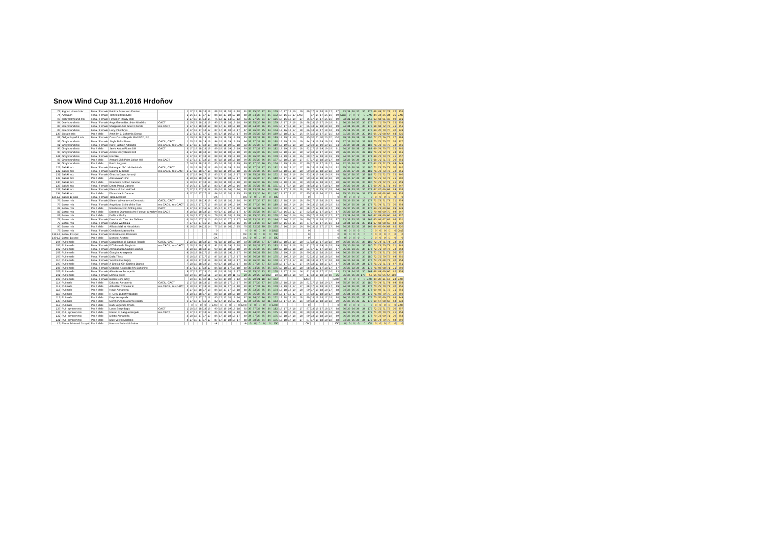Snow Wind Cup 31.1.2016 Hrdoňov
| 72 | Afghan Hound mix | Fena / Female | Bahirra Juwel von Persien | | 1 | 17 | 17 | 18 | 18 | 18 | 88 | 18 | 18 | 18 | 19 | 18 | 91 | 35 | 35 | 36 | 37 | 36 | 179 | 16 | 17 | 18 | 19 | 19 | 89 | 17 | 17 | 18 | 18 | 17 | 87 | 33 | 34 | 36 | 37 | 36 | 176 | 68 | 69 | 72 | 74 | 72 | 355 |
| 74 | Azawakh | Fena / Female | Tombouktou's Etiki | | 1 | 16 | 17 | 17 | 17 | 17 | 84 | 18 | 17 | 18 | 17 | 18 | 88 | 34 | 34 | 35 | 34 | 35 | 172 | 16 | 16 | 10 | 17 | EXC | | 17 | 15 | 17 | 15 | 16 | 80 | EXC | 0 | 0 | 0 | 0 | EXC | 34 | 34 | 35 | 34 | 35 | EXC |
| 97 | Irish Wolfhound mix | Fena / Female | Finnsech Really Irish | | 1 | 17 | 15 | 14 | 14 | 15 | 75 | 13 | 12 | 14 | 10 | 12 | 61 | 30 | 27 | 28 | 24 | 27 | 136 | 16 | 16 | 16 | 10 | 17 | 75 | 17 | 15 | 17 | 15 | 16 | 80 | 33 | 31 | 33 | 25 | 33 | 155 | 63 | 58 | 61 | 49 | 60 | 291 |
| 84 | Deerhound mix | Fena / Female | Anya Green Bacobian Mirabilis | CACT | 1 | 19 | 17 | 18 | 18 | 18 | 90 | 17 | 18 | 18 | 18 | 18 | 89 | 36 | 35 | 36 | 36 | 36 | 179 | 18 | 17 | 17 | 18 | 18 | 88 | 18 | 19 | 17 | 19 | 18 | 91 | 36 | 36 | 34 | 37 | 36 | 179 | 72 | 71 | 70 | 73 | 72 | 358 |
| 86 | Deerhound mix | Fena / Female | Shagjead Just Good Friends | res.CACT | 2 | 17 | 17 | 18 | 18 | 18 | 88 | 17 | 17 | 18 | 18 | 18 | 88 | 34 | 34 | 36 | 36 | 36 | 176 | 16 | 17 | 18 | 18 | 17 | 86 | 18 | 17 | 18 | 18 | 18 | 89 | 34 | 34 | 36 | 36 | 35 | 175 | 68 | 68 | 72 | 72 | 71 | 351 |
| 85 | Deerhound mix | Fena / Female | Lucy Pitlochry's | | 3 | 17 | 18 | 17 | 18 | 17 | 87 | 17 | 18 | 18 | 18 | 17 | 87 | 34 | 36 | 35 | 35 | 34 | 174 | 17 | 16 | 18 | 17 | 18 | 86 | 18 | 18 | 17 | 18 | 18 | 89 | 35 | 34 | 35 | 35 | 36 | 175 | 69 | 70 | 70 | 70 | 70 | 349 |
| 135 | Sloughi mix | Pes / Male | Amir ibn El Bohemia Genao | | 1 | 17 | 17 | 17 | 17 | 17 | 85 | 17 | 18 | 16 | 16 | 17 | 84 | 34 | 35 | 33 | 33 | 34 | 169 | 16 | 18 | 18 | 17 | 15 | 84 | 15 | 18 | 17 | 17 | 15 | 82 | 31 | 36 | 35 | 34 | 30 | 166 | 65 | 71 | 68 | 67 | 64 | 335 |
| 88 | Galgo Español mix | Fena / Female | Cous-Cous Regaliz Miel BOD, BF | | 1 | 19 | 19 | 18 | 19 | 19 | 94 | 19 | 19 | 19 | 19 | 19 | 95 | 38 | 38 | 37 | 38 | 38 | 189 | 19 | 19 | 19 | 19 | 19 | 95 | 20 | 20 | 20 | 20 | 20 | 100 | 39 | 39 | 39 | 39 | 39 | 195 | 77 | 77 | 76 | 77 | 77 | 384 |
| 92 | Greyhound mix | Fena / Female | Jingle Bells Riuna | CACIL, CACT | 1 | 20 | 18 | 18 | 19 | 19 | 94 | 18 | 19 | 19 | 19 | 19 | 94 | 38 | 37 | 37 | 38 | 38 | 188 | 18 | 19 | 19 | 19 | 19 | 94 | 19 | 19 | 19 | 19 | 19 | 95 | 37 | 38 | 38 | 38 | 38 | 189 | 75 | 75 | 75 | 76 | 76 | 377 |
| 91 | Greyhound mix | Fena / Female | Ina's Fashion Adorable | res.CACIL, res.CACT | 2 | 17 | 18 | 17 | 18 | 18 | 88 | 18 | 18 | 19 | 19 | 18 | 92 | 35 | 36 | 36 | 37 | 36 | 180 | 17 | 19 | 19 | 19 | 18 | 92 | 19 | 18 | 19 | 19 | 19 | 94 | 36 | 37 | 38 | 38 | 37 | 186 | 71 | 73 | 74 | 75 | 73 | 366 |
| 95 | Greyhound mix | Pes / Male | Jarvis Aston Riuna BM | CACT | 3 | 17 | 18 | 18 | 18 | 18 | 89 | 18 | 18 | 19 | 19 | 19 | 93 | 35 | 37 | 37 | 37 | 36 | 182 | 17 | 19 | 19 | 19 | 18 | 92 | 17 | 18 | 19 | 19 | 18 | 91 | 34 | 37 | 38 | 38 | 36 | 183 | 69 | 74 | 75 | 75 | 72 | 365 |
| 90 | Greyhound mix | Fena / Female | Action Story Below Hill | | 4 | 17 | 18 | 18 | 18 | 18 | 89 | 18 | 18 | 18 | 18 | 18 | 90 | 35 | 36 | 36 | 36 | 36 | 179 | 18 | 18 | 19 | 19 | 18 | 92 | 18 | 18 | 17 | 18 | 19 | 90 | 36 | 36 | 36 | 37 | 37 | 182 | 71 | 72 | 72 | 73 | 73 | 361 |
| 141 | Greyhound mix | Fena / Female | Hisztike | | 5 | 17 | 18 | 17 | 18 | 18 | 88 | 18 | 18 | 19 | 18 | 18 | 91 | 35 | 36 | 36 | 36 | 36 | 179 | 17 | 19 | 19 | 18 | 16 | 89 | 17 | 17 | 18 | 18 | 19 | 89 | 34 | 36 | 37 | 36 | 35 | 178 | 69 | 72 | 73 | 72 | 71 | 357 |
| 93 | Greyhound mix | Pes / Male | Armani Blck Point Below Hill | res.CACT | 6 | 17 | 17 | 17 | 18 | 18 | 87 | 18 | 18 | 18 | 18 | 18 | 90 | 35 | 35 | 35 | 36 | 36 | 177 | 16 | 18 | 18 | 18 | 17 | 87 | 17 | 18 | 18 | 18 | 17 | 88 | 33 | 36 | 36 | 36 | 34 | 175 | 68 | 71 | 71 | 72 | 70 | 352 |
| 94 | Greyhound mix | Pes / Male | Butch Legyeni | | 7 | 14 | 19 | 18 | 18 | 16 | 85 | 16 | 18 | 18 | 18 | 19 | 89 | 30 | 37 | 36 | 36 | 35 | 174 | 15 | 19 | 19 | 19 | 17 | 89 | 17 | 17 | 17 | 18 | 17 | 86 | 32 | 36 | 36 | 37 | 34 | 175 | 62 | 73 | 72 | 73 | 69 | 349 |
| 127 | Saluki mix | Fena / Female | Baheeyah Sa'd al-Nashirah | CACIL, CACT | 1 | 18 | 18 | 18 | 18 | 17 | 89 | 18 | 19 | 19 | 19 | 18 | 93 | 36 | 37 | 37 | 37 | 35 | 182 | 17 | 18 | 19 | 17 | 17 | 88 | 18 | 18 | 19 | 19 | 18 | 92 | 35 | 36 | 38 | 36 | 35 | 180 | 71 | 73 | 75 | 73 | 70 | 362 |
| 132 | Saluki mix | Fena / Female | Salome El Kolub | res.CACIL, res.CACT | 2 | 17 | 18 | 18 | 17 | 18 | 88 | 18 | 18 | 19 | 18 | 18 | 91 | 35 | 36 | 36 | 35 | 36 | 179 | 17 | 18 | 19 | 18 | 18 | 90 | 19 | 18 | 18 | 19 | 18 | 92 | 36 | 36 | 37 | 36 | 37 | 182 | 71 | 73 | 73 | 72 | 72 | 361 |
| 131 | Saluki mix | Fena / Female | Gharzia Davu Jumanji | | 3 | 17 | 18 | 16 | 17 | 17 | 85 | 17 | 17 | 18 | 18 | 17 | 87 | 34 | 35 | 34 | 35 | 34 | 172 | 19 | 18 | 19 | 18 | 19 | 93 | 19 | 19 | 19 | 19 | 19 | 95 | 38 | 37 | 38 | 37 | 38 | 188 | 72 | 72 | 72 | 72 | 72 | 360 |
| 133 | Saluki mix | Pes / Male | Anis Avatar Pinc | | 4 | 18 | 18 | 18 | 18 | 18 | 90 | 18 | 18 | 18 | 19 | 17 | 90 | 36 | 36 | 36 | 37 | 35 | 180 | 18 | 17 | 19 | 18 | 18 | 90 | 18 | 18 | 18 | 18 | 18 | 90 | 36 | 35 | 37 | 36 | 36 | 180 | 72 | 71 | 73 | 73 | 71 | 360 |
| 130 | Saluki mix | Pes / Male | Ghamseh Golnaz Danone | | 5 | 18 | 18 | 17 | 18 | 18 | 89 | 18 | 18 | 18 | 18 | 18 | 90 | 36 | 36 | 35 | 36 | 36 | 179 | 18 | 18 | 18 | 18 | 18 | 90 | 18 | 19 | 18 | 18 | 17 | 90 | 36 | 37 | 36 | 36 | 35 | 180 | 72 | 73 | 72 | 72 | 71 | 359 |
| 129 | Saluki mix | Fena / Female | Emira Parsa Danone | | 6 | 16 | 17 | 17 | 18 | 15 | 83 | 17 | 18 | 20 | 17 | 16 | 88 | 33 | 35 | 37 | 35 | 31 | 171 | 18 | 17 | 17 | 18 | 18 | 88 | 18 | 18 | 17 | 18 | 17 | 88 | 36 | 35 | 34 | 36 | 35 | 176 | 69 | 70 | 71 | 71 | 66 | 347 |
| 128 | Saluki mix | Fena / Female | Elanur el Rub al-Khali | | 7 | 17 | 17 | 17 | 18 | 17 | 86 | 16 | 16 | 16 | 16 | 16 | 80 | 33 | 33 | 33 | 34 | 33 | 166 | 17 | 17 | 18 | 18 | 18 | 88 | 17 | 17 | 15 | 17 | 18 | 84 | 34 | 34 | 33 | 35 | 36 | 172 | 67 | 67 | 66 | 69 | 69 | 338 |
| 134 | Saluki mix | Pes / Male | Elmas Nadir Danone | | 8 | 17 | 16 | 17 | 17 | 17 | 84 | 16 | 17 | 18 | 17 | 15 | 83 | 33 | 33 | 35 | 34 | 32 | 167 | 17 | 17 | 17 | 17 | 17 | 85 | 18 | 18 | 16 | 17 | 17 | 86 | 35 | 35 | 33 | 34 | 34 | 171 | 68 | 68 | 68 | 68 | 66 | 338 |
| 136 LZ | Saluki 1x sólo | Fena / Female | Talija El Kolub | | | | | | | | OK | | | | | | OK | 0 | 0 | 0 | 0 | 0 | OK | | | | | | 0 | | | | | | 0 | 0 | 0 | 0 | 0 | 0 | 0 | 0 | 0 | 0 | 0 | 0 | 0 |
| 76 | Borzoi mix | Fena / Female | Blaure Wilwarin von Dretowitz | CACIL, CACT | 1 | 18 | 19 | 18 | 19 | 18 | 92 | 18 | 18 | 18 | 18 | 18 | 90 | 36 | 37 | 36 | 37 | 36 | 182 | 18 | 18 | 17 | 18 | 18 | 89 | 17 | 18 | 18 | 18 | 17 | 88 | 35 | 36 | 35 | 36 | 35 | 177 | 71 | 73 | 71 | 73 | 71 | 359 |
| 75 | Borzoi mix | Fena / Female | Angelique Spirit of the Tsar | res.CACIL, res.CACT | 2 | 18 | 17 | 17 | 17 | 17 | 86 | 18 | 19 | 19 | 19 | 19 | 94 | 35 | 37 | 36 | 36 | 36 | 180 | 18 | 18 | 17 | 16 | 18 | 86 | 18 | 19 | 18 | 19 | 18 | 92 | 36 | 37 | 35 | 36 | 34 | 178 | 71 | 74 | 71 | 72 | 70 | 358 |
| 82 | Borzoi mix | Pes / Male | Nitschewo vom Sölring Hüs | CACT | 3 | 17 | 18 | 17 | 16 | 17 | 85 | 17 | 17 | 17 | 18 | 18 | 87 | 34 | 36 | 34 | 34 | 34 | 172 | 18 | 18 | 17 | 17 | 18 | 88 | 17 | 19 | 18 | 18 | 17 | 89 | 35 | 37 | 35 | 35 | 35 | 177 | 69 | 73 | 69 | 69 | 69 | 349 |
| 83 | Borzoi mix | Pes / Male | Steppes Diamonds Are Forever & Krylov | res.CACT | 4 | 18 | 18 | 18 | 18 | 18 | 90 | 17 | 17 | 18 | 18 | 17 | 87 | 35 | 35 | 36 | 36 | 35 | 177 | 17 | 16 | 16 | 17 | 17 | 83 | 18 | 17 | 17 | 18 | 17 | 87 | 35 | 33 | 33 | 34 | 34 | 170 | 70 | 69 | 69 | 70 | 69 | 347 |
| 81 | Borzoi mix | Pes / Male | Delfis z Murky | | 5 | 16 | 17 | 17 | 15 | 14 | 79 | 18 | 18 | 18 | 18 | 19 | 91 | 34 | 35 | 35 | 33 | 33 | 170 | 16 | 16 | 16 | 16 | 16 | 80 | 17 | 18 | 18 | 17 | 17 | 87 | 33 | 34 | 34 | 33 | 33 | 167 | 67 | 69 | 69 | 66 | 66 | 337 |
| 78 | Borzoi mix | Fena / Female | Dascha du Clos des Sabines | | 6 | 16 | 16 | 17 | 15 | 16 | 80 | 16 | 17 | 17 | 17 | 17 | 84 | 32 | 33 | 34 | 32 | 33 | 164 | 16 | 16 | 15 | 17 | 16 | 80 | 17 | 17 | 18 | 17 | 18 | 87 | 33 | 33 | 33 | 35 | 33 | 167 | 65 | 66 | 67 | 67 | 66 | 331 |
| 79 | Borzoi mix | Fena / Female | Haryna Wolfskaia | | 7 | 17 | 17 | 17 | 16 | 16 | 83 | 17 | 17 | 18 | 18 | 16 | 86 | 34 | 34 | 35 | 34 | 32 | 169 | 16 | 16 | 16 | 15 | 14 | 77 | 17 | 18 | 17 | 16 | 16 | 84 | 33 | 34 | 33 | 31 | 30 | 161 | 67 | 68 | 68 | 65 | 62 | 330 |
| 80 | Borzoi mix | Pes / Male | Ailica's Idali at Ninochka's | | 8 | 16 | 16 | 16 | 15 | 14 | 77 | 16 | 16 | 16 | 15 | 15 | 78 | 32 | 32 | 32 | 30 | 29 | 155 | 16 | 16 | 15 | 16 | 16 | 79 | 18 | 17 | 17 | 17 | 17 | 86 | 34 | 33 | 32 | 33 | 33 | 165 | 66 | 65 | 64 | 63 | 62 | 320 |
| 77 | Borzoi mix | Fena / Female | Ceridwen Matrioshka | | | | | | | | 0 | | | | | | 0 | 0 | 0 | 0 | 0 | 0 | DNS | | | | | | 0 | | | | | | 0 | 0 | 0 | 0 | 0 | 0 | 0 | 0 | 0 | 0 | 0 | 0 | DNS |
| 139 LZ | Borzoi 1x spol | Fena / Female | B'elerrina von Dretowitz | | | | | | | | OK | | | | | | OK | 0 | 0 | 0 | 0 | 0 | OK | | | | | | 0 | | | | | | 0 | 0 | 0 | 0 | 0 | 0 | 0 | 0 | 0 | 0 | 0 | 0 | 0 |
| 140 LZ | Borzoi 1x spol | Pes / Male | Donskoi Azorino | | | | | | | | OK | | | | | | OK | 0 | 0 | 0 | 0 | 0 | OK | | | | | | 0 | | | | | | 0 | 0 | 0 | 0 | 0 | 0 | 0 | 0 | 0 | 0 | 0 | 0 | 0 |
| 104 | PLI female | Fena / Female | Casablanca di Sangue Regale | CACIL, CACT | 1 | 18 | 19 | 18 | 18 | 18 | 91 | 18 | 19 | 18 | 19 | 19 | 93 | 36 | 38 | 36 | 37 | 37 | 184 | 18 | 18 | 18 | 19 | 18 | 91 | 18 | 18 | 17 | 18 | 18 | 89 | 36 | 36 | 35 | 37 | 36 | 180 | 72 | 74 | 71 | 74 | 73 | 364 |
| 106 | PLI female | Fena / Female | E'Celeste de Magistris | res.CACIL, res.CACT | 2 | 18 | 19 | 18 | 19 | 17 | 91 | 18 | 19 | 19 | 18 | 18 | 92 | 36 | 38 | 37 | 37 | 35 | 183 | 18 | 18 | 19 | 18 | 18 | 91 | 17 | 17 | 19 | 18 | 18 | 89 | 35 | 35 | 38 | 36 | 36 | 180 | 71 | 73 | 75 | 73 | 71 | 363 |
| 102 | PLI female | Fena / Female | Abracadabra Camino Bianca | | 3 | 18 | 18 | 18 | 18 | 18 | 90 | 18 | 18 | 18 | 18 | 18 | 90 | 36 | 36 | 36 | 36 | 36 | 180 | 18 | 18 | 19 | 18 | 18 | 91 | 17 | 17 | 17 | 18 | 18 | 87 | 35 | 35 | 34 | 37 | 36 | 178 | 72 | 71 | 70 | 73 | 72 | 358 |
| 109 | PLI female | Fena / Female | Giorgina Annaperla | | 4 | 18 | 18 | 18 | 17 | 17 | 88 | 18 | 18 | 19 | 18 | 17 | 90 | 36 | 36 | 37 | 35 | 34 | 178 | 18 | 19 | 17 | 18 | 18 | 90 | 18 | 17 | 18 | 18 | 18 | 89 | 36 | 36 | 35 | 36 | 36 | 179 | 72 | 73 | 71 | 71 | 70 | 357 |
| 105 | PLI female | Fena / Female | Dalia Tileco | | 5 | 18 | 18 | 17 | 17 | 17 | 87 | 18 | 18 | 17 | 18 | 17 | 88 | 36 | 36 | 34 | 35 | 34 | 175 | 18 | 19 | 18 | 19 | 18 | 92 | 18 | 17 | 18 | 18 | 18 | 88 | 36 | 36 | 36 | 37 | 35 | 180 | 72 | 72 | 70 | 72 | 69 | 355 |
| 110 | PLI female | Fena / Female | Yvet Feritte Bugsy | | 6 | 18 | 18 | 17 | 18 | 18 | 89 | 18 | 18 | 18 | 18 | 17 | 89 | 36 | 36 | 35 | 36 | 34 | 178 | 18 | 17 | 18 | 17 | 18 | 88 | 18 | 18 | 17 | 17 | 18 | 88 | 36 | 36 | 34 | 34 | 36 | 176 | 72 | 72 | 68 | 72 | 70 | 354 |
| 100 | PLI female | Fena / Female | A Special Gift Camino Bianca | | 7 | 18 | 19 | 18 | 19 | 16 | 90 | 17 | 18 | 18 | 18 | 17 | 88 | 35 | 37 | 36 | 37 | 33 | 178 | 18 | 17 | 17 | 17 | 17 | 86 | 18 | 17 | 18 | 17 | 17 | 87 | 36 | 34 | 35 | 34 | 34 | 173 | 71 | 71 | 71 | 71 | 67 | 351 |
| 108 | PLI female | Fena / Female | Chasing Kisses Be My Sunshine | | 8 | 17 | 17 | 17 | 18 | 17 | 86 | 18 | 18 | 17 | 18 | 18 | 89 | 35 | 34 | 35 | 35 | 36 | 175 | 18 | 18 | 16 | 18 | 18 | 88 | 18 | 17 | 17 | 18 | 17 | 87 | 36 | 35 | 33 | 36 | 35 | 175 | 71 | 69 | 68 | 71 | 71 | 350 |
| 107 | PLI female | Fena / Female | Abia Asma Annaperla | | 9 | 17 | 17 | 17 | 15 | 15 | 81 | 18 | 18 | 18 | 18 | 17 | 89 | 35 | 35 | 35 | 33 | 32 | 170 | 17 | 17 | 17 | 16 | 14 | 81 | 16 | 17 | 17 | 17 | 16 | 83 | 33 | 34 | 34 | 33 | 30 | 164 | 68 | 69 | 69 | 66 | 62 | 334 |
| 101 | PLI female | Fena / Female | Ebrieta Tileco | | 10 | 10 | 10 | 10 | 11 | 51 | 10 | 10 | 10 | 10 | 11 | 51 | 20 | 20 | 20 | 20 | 22 | 102 | 18 | 18 | 18 | 18 | 18 | 90 | 17 | 18 | 18 | 18 | 18 | 88 | 35 | 36 | 36 | 36 | 35 | 178 | 55 | 56 | 56 | 56 | 57 | 280 | |
| 103 | PLI female | Fena / Female | Bellen Dora Grey | | | 10 | 10 | 11 | 10 | 11 | 52 | 10 | 10 | 10 | 8 | 12 | 50 | 20 | 20 | 21 | 18 | 23 | 102 | | | | | | EXC | | | | | | EXC | 0 | 0 | 0 | 0 | 0 | EXC | 20 | 20 | 21 | 18 | 23 | EXC |
| 114 | PLI male | Pes / Male | Educato Annaperla | CACIL, CACT | 1 | 17 | 18 | 18 | 18 | 17 | 88 | 18 | 19 | 17 | 19 | 17 | 90 | 35 | 37 | 35 | 37 | 34 | 178 | 18 | 18 | 19 | 18 | 18 | 91 | 17 | 18 | 18 | 19 | 17 | 89 | 35 | 37 | 36 | 37 | 35 | 180 | 70 | 74 | 71 | 74 | 69 | 358 |
| 112 | PLI male | Pes / Male | Atilo Brai Chmelnicki | res.CACIL, res.CACT | 2 | 18 | 18 | 17 | 18 | 18 | 89 | 18 | 19 | 17 | 18 | 18 | 90 | 36 | 37 | 34 | 36 | 36 | 179 | 17 | 19 | 18 | 17 | 17 | 88 | 17 | 19 | 18 | 18 | 17 | 89 | 34 | 38 | 36 | 35 | 34 | 177 | 70 | 75 | 70 | 71 | 70 | 356 |
| 118 | PLI male | Pes / Male | Hawk Annaperla | | 3 | 17 | 16 | 18 | 17 | 18 | 86 | 18 | 17 | 17 | 18 | 18 | 88 | 35 | 33 | 35 | 35 | 36 | 174 | 17 | 18 | 18 | 19 | 18 | 90 | 17 | 18 | 18 | 18 | 17 | 88 | 34 | 36 | 36 | 37 | 35 | 178 | 69 | 69 | 71 | 72 | 71 | 352 |
| 119 | PLI male | Pes / Male | IT Grey Butterfly Bugatti | | 4 | 18 | 17 | 18 | 17 | 18 | 88 | 18 | 18 | 18 | 18 | 18 | 90 | 36 | 35 | 36 | 35 | 36 | 178 | 17 | 17 | 16 | 17 | 17 | 84 | 18 | 17 | 18 | 18 | 17 | 88 | 35 | 34 | 34 | 35 | 34 | 172 | 71 | 69 | 70 | 70 | 70 | 350 |
| 117 | PLI male | Pes / Male | Freyr Annaperla | | 5 | 17 | 17 | 17 | 17 | 17 | 85 | 17 | 17 | 18 | 19 | 16 | 87 | 34 | 34 | 35 | 36 | 33 | 172 | 18 | 18 | 17 | 18 | 18 | 89 | 18 | 18 | 18 | 17 | 18 | 88 | 36 | 36 | 35 | 35 | 35 | 177 | 70 | 70 | 69 | 72 | 68 | 349 |
| 120 | PLI male | Pes / Male | Semper Agilis Adorno Aladin | | 6 | 17 | 16 | 17 | 16 | 16 | 82 | 17 | 16 | 16 | 17 | 15 | 81 | 34 | 32 | 33 | 33 | 31 | 163 | 17 | 17 | 17 | 15 | 14 | 80 | 18 | 18 | 18 | 18 | 18 | 90 | 35 | 35 | 35 | 33 | 32 | 170 | 69 | 67 | 68 | 66 | 63 | 333 |
| 113 | PLI male | Pes / Male | Dark Legend's Credo | | | 0 | 0 | 0 | 0 | 0 | EXC | 0 | 0 | 0 | 0 | 0 | EXC | 0 | 0 | 0 | 0 | 0 | EXC | | | | | | 0 | | | | | | 0 | 0 | 0 | 0 | 0 | 0 | 0 | 0 | 0 | 0 | 0 | 0 | EXC |
| 125 | PLI - sprinter mix | Pes / Male | Lotos Snap dog's | CACT | 1 | 18 | 18 | 18 | 18 | 18 | 90 | 18 | 19 | 19 | 18 | 18 | 92 | 36 | 37 | 37 | 36 | 36 | 182 | 18 | 17 | 17 | 18 | 17 | 87 | 18 | 18 | 17 | 18 | 17 | 88 | 36 | 35 | 34 | 36 | 34 | 175 | 72 | 72 | 71 | 72 | 70 | 357 |
| 124 | PLI - sprinter mix | Pes / Male | Eterno di Sangue Regale | res.CACT | 2 | 17 | 17 | 17 | 18 | 17 | 86 | 18 | 18 | 18 | 17 | 18 | 89 | 35 | 34 | 35 | 35 | 36 | 175 | 18 | 18 | 17 | 18 | 18 | 89 | 18 | 18 | 18 | 18 | 18 | 90 | 36 | 36 | 35 | 36 | 36 | 179 | 71 | 70 | 70 | 72 | 71 | 354 |
| 122 | PLI - sprinter mix | Pes / Male | Diletto Annaperla | | 3 | 18 | 18 | 17 | 17 | 17 | 86 | 17 | 19 | 18 | 18 | 17 | 89 | 34 | 37 | 35 | 35 | 34 | 175 | 18 | 18 | 17 | 18 | 18 | 89 | 18 | 18 | 18 | 18 | 18 | 89 | 36 | 36 | 34 | 36 | 36 | 178 | 70 | 73 | 69 | 71 | 70 | 353 |
| 121 | PLI - sprinter mix | Pes / Male | Blue Velvet Duelano | | 4 | 17 | 19 | 17 | 17 | 17 | 87 | 17 | 19 | 18 | 18 | 17 | 88 | 34 | 38 | 35 | 34 | 34 | 175 | 17 | 18 | 17 | 18 | 17 | 87 | 17 | 18 | 18 | 18 | 18 | 88 | 34 | 36 | 35 | 36 | 34 | 175 | 68 | 74 | 70 | 70 | 68 | 350 |
| LZ | Pharaoh Hound 2x spol | Pes / Male | Harmon Putimská brána | | | | | | | | ok | | | | | | ok | 0 | 0 | 0 | 0 | 0 | OK | | | | | | OK | | | | | | OK | 0 | 0 | 0 | 0 | 0 | OK | 0 | 0 | 0 | 0 | 0 | 0 |